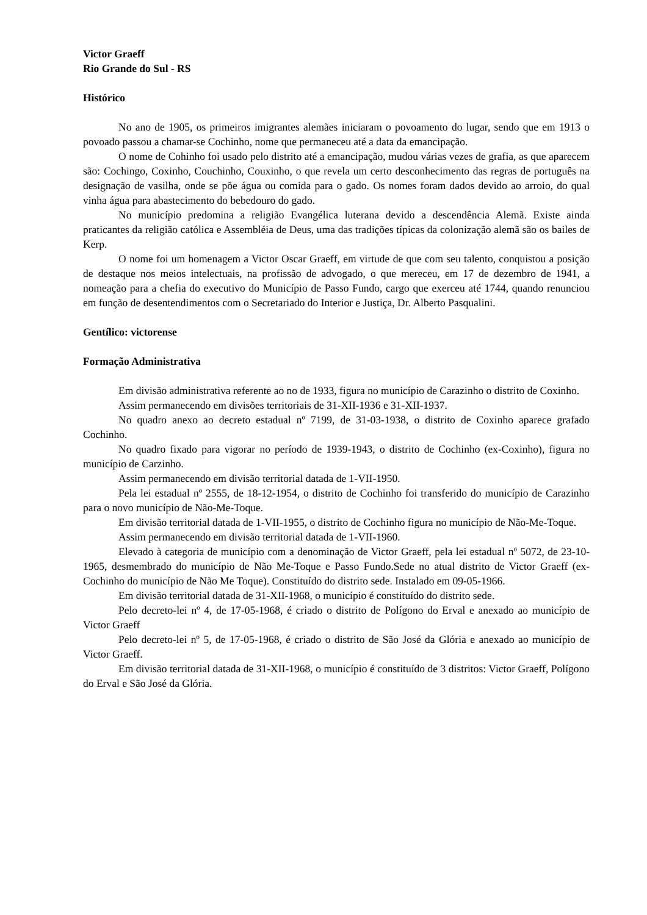Victor Graeff
Rio Grande do Sul - RS
Histórico
No ano de 1905, os primeiros imigrantes alemães iniciaram o povoamento do lugar, sendo que em 1913 o povoado passou a chamar-se Cochinho, nome que permaneceu até a data da emancipação.
O nome de Cohinho foi usado pelo distrito até a emancipação, mudou várias vezes de grafia, as que aparecem são: Cochingo, Coxinho, Couchinho, Couxinho, o que revela um certo desconhecimento das regras de português na designação de vasilha, onde se põe água ou comida para o gado. Os nomes foram dados devido ao arroio, do qual vinha água para abastecimento do bebedouro do gado.
No município predomina a religião Evangélica luterana devido a descendência Alemã. Existe ainda praticantes da religião católica e Assembléia de Deus, uma das tradições típicas da colonização alemã são os bailes de Kerp.
O nome foi um homenagem a Victor Oscar Graeff, em virtude de que com seu talento, conquistou a posição de destaque nos meios intelectuais, na profissão de advogado, o que mereceu, em 17 de dezembro de 1941, a nomeação para a chefia do executivo do Município de Passo Fundo, cargo que exerceu até 1744, quando renunciou em função de desentendimentos com o Secretariado do Interior e Justiça, Dr. Alberto Pasqualini.
Gentílico: victorense
Formação Administrativa
Em divisão administrativa referente ao no de 1933, figura no município de Carazinho o distrito de Coxinho.
Assim permanecendo em divisões territoriais de 31-XII-1936 e 31-XII-1937.
No quadro anexo ao decreto estadual nº 7199, de 31-03-1938, o distrito de Coxinho aparece grafado Cochinho.
No quadro fixado para vigorar no período de 1939-1943, o distrito de Cochinho (ex-Coxinho), figura no município de Carzinho.
Assim permanecendo em divisão territorial datada de 1-VII-1950.
Pela lei estadual nº 2555, de 18-12-1954, o distrito de Cochinho foi transferido do município de Carazinho para o novo município de Não-Me-Toque.
Em divisão territorial datada de 1-VII-1955, o distrito de Cochinho figura no município de Não-Me-Toque.
Assim permanecendo em divisão territorial datada de 1-VII-1960.
Elevado à categoria de município com a denominação de Victor Graeff, pela lei estadual nº 5072, de 23-10-1965, desmembrado do município de Não Me-Toque e Passo Fundo.Sede no atual distrito de Victor Graeff (ex-Cochinho do município de Não Me Toque). Constituído do distrito sede. Instalado em 09-05-1966.
Em divisão territorial datada de 31-XII-1968, o município é constituído do distrito sede.
Pelo decreto-lei nº 4, de 17-05-1968, é criado o distrito de Polígono do Erval e anexado ao município de Victor Graeff
Pelo decreto-lei nº 5, de 17-05-1968, é criado o distrito de São José da Glória e anexado ao município de Victor Graeff.
Em divisão territorial datada de 31-XII-1968, o município é constituído de 3 distritos: Victor Graeff, Polígono do Erval e São José da Glória.